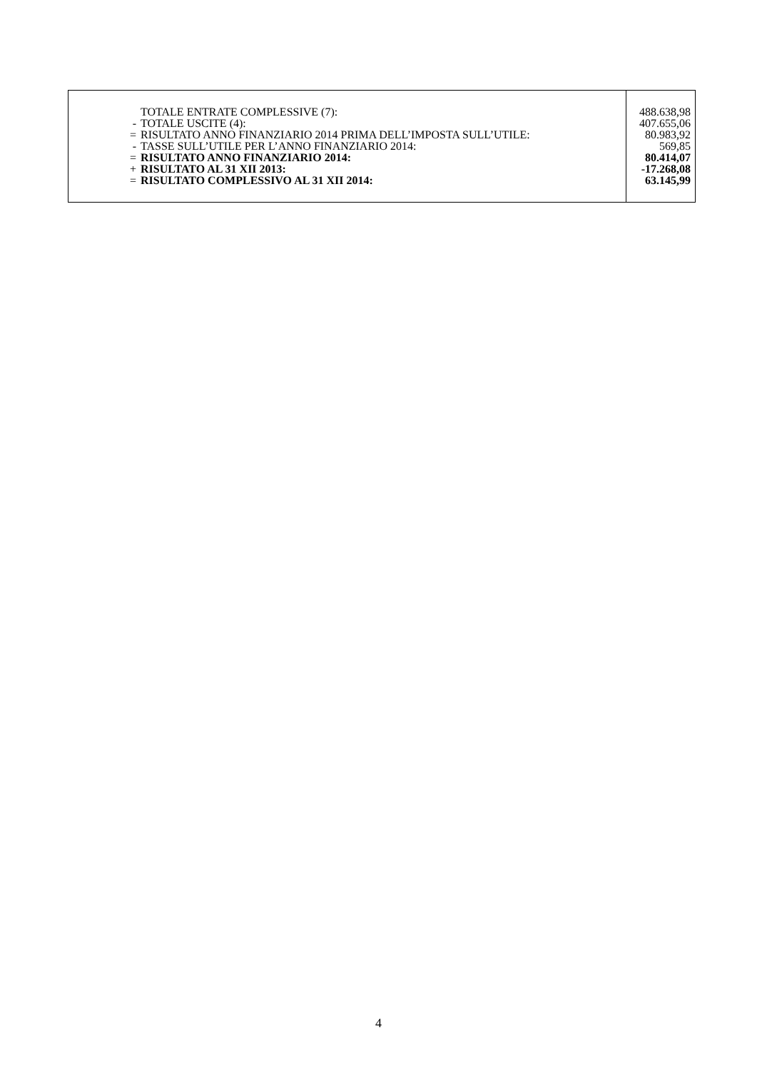| | TOTALE ENTRATE COMPLESSIVE (7): | 488.638,98 |
| - | TOTALE USCITE (4): | 407.655,06 |
| = | RISULTATO ANNO FINANZIARIO 2014 PRIMA DELL’IMPOSTA SULL’UTILE: | 80.983,92 |
| - | TASSE SULL’UTILE PER L’ANNO FINANZIARIO 2014: | 569,85 |
| = | RISULTATO ANNO FINANZIARIO 2014: | 80.414,07 |
| + | RISULTATO AL 31 XII 2013: | -17.268,08 |
| = | RISULTATO COMPLESSIVO AL 31 XII 2014: | 63.145,99 |
4